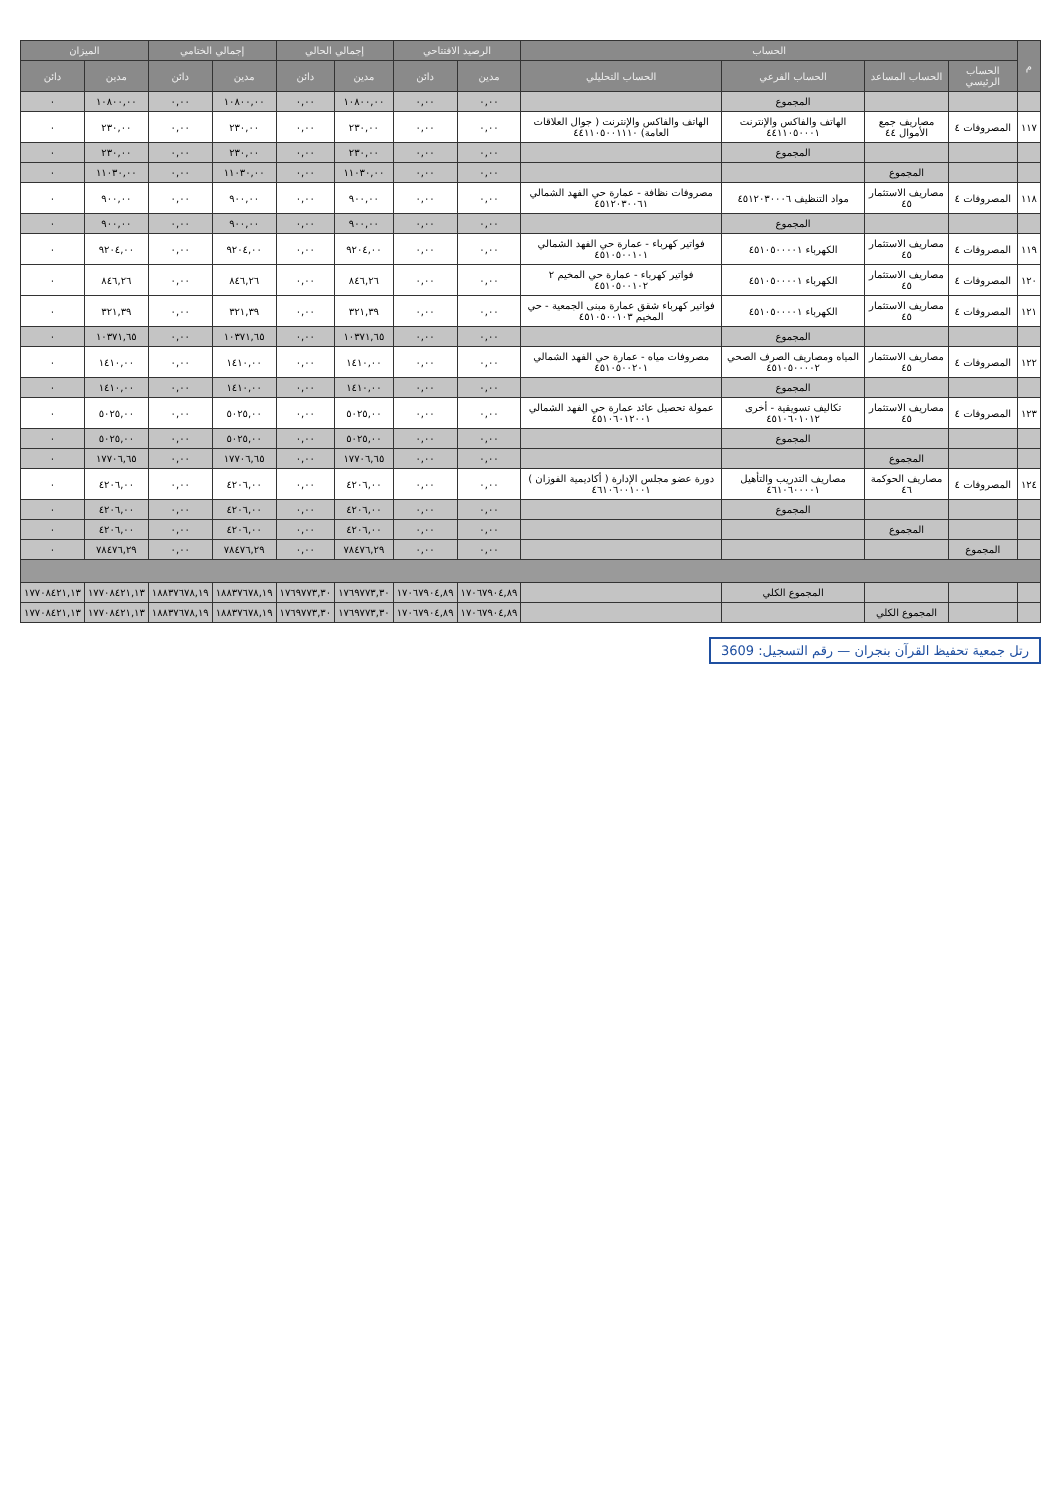| م | الحساب | | | | الرصيد الافتتاحي | | إجمالي الحالي | | إجمالي الختامي | | الميزان | |
| --- | --- | --- | --- | --- | --- | --- | --- | --- | --- | --- | --- | --- |
| | الحساب الرئيسي | الحساب المساعد | الحساب الفرعي | الحساب التحليلي | مدين | دائن | مدين | دائن | مدين | دائن | مدين | دائن |
| | | | المجموع | | ٠,٠٠ | ٠,٠٠ | ١٠٨٠٠,٠٠ | ٠,٠٠ | ١٠٨٠٠,٠٠ | ٠,٠٠ | ١٠٨٠٠,٠٠ | ٠ |
| ١١٧ | المصروفات ٤ | مصاريف جمع الأموال ٤٤ | الهاتف والفاكس والإنترنت ٤٤١١٠٥٠٠٠١ | الهاتف والفاكس والإنترنت ( جوال العلاقات العامة) ٤٤١١٠٥٠٠١١١٠ | ٠,٠٠ | ٠,٠٠ | ٢٣٠,٠٠ | ٠,٠٠ | ٢٣٠,٠٠ | ٠,٠٠ | ٢٣٠,٠٠ | ٠ |
| | | | المجموع | | ٠,٠٠ | ٠,٠٠ | ٢٣٠,٠٠ | ٠,٠٠ | ٢٣٠,٠٠ | ٠,٠٠ | ٢٣٠,٠٠ | ٠ |
| | | المجموع | | | ٠,٠٠ | ٠,٠٠ | ١١٠٣٠,٠٠ | ٠,٠٠ | ١١٠٣٠,٠٠ | ٠,٠٠ | ١١٠٣٠,٠٠ | ٠ |
| ١١٨ | المصروفات ٤ | مصاريف الاستثمار ٤٥ | مواد التنظيف ٤٥١٢٠٣٠٠٠٦ | مصروفات نظافة - عمارة حي الفهد الشمالي ٤٥١٢٠٣٠٠٦١ | ٠,٠٠ | ٠,٠٠ | ٩٠٠,٠٠ | ٠,٠٠ | ٩٠٠,٠٠ | ٠,٠٠ | ٩٠٠,٠٠ | ٠ |
| | | | المجموع | | ٠,٠٠ | ٠,٠٠ | ٩٠٠,٠٠ | ٠,٠٠ | ٩٠٠,٠٠ | ٠,٠٠ | ٩٠٠,٠٠ | ٠ |
| ١١٩ | المصروفات ٤ | مصاريف الاستثمار ٤٥ | الكهرباء ٤٥١٠٥٠٠٠٠١ | فواتير كهرباء - عمارة حي الفهد الشمالي ٤٥١٠٥٠٠١٠١ | ٠,٠٠ | ٠,٠٠ | ٩٢٠٤,٠٠ | ٠,٠٠ | ٩٢٠٤,٠٠ | ٠,٠٠ | ٩٢٠٤,٠٠ | ٠ |
| ١٢٠ | المصروفات ٤ | مصاريف الاستثمار ٤٥ | الكهرباء ٤٥١٠٥٠٠٠٠١ | فواتير كهرباء - عمارة حي المخيم ٢ ٤٥١٠٥٠٠١٠٢ | ٠,٠٠ | ٠,٠٠ | ٨٤٦,٢٦ | ٠,٠٠ | ٨٤٦,٢٦ | ٠,٠٠ | ٨٤٦,٢٦ | ٠ |
| ١٢١ | المصروفات ٤ | مصاريف الاستثمار ٤٥ | الكهرباء ٤٥١٠٥٠٠٠٠١ | فواتير كهرباء شقق عمارة مبنى الجمعية - حي المخيم ٤٥١٠٥٠٠١٠٣ | ٠,٠٠ | ٠,٠٠ | ٣٢١,٣٩ | ٠,٠٠ | ٣٢١,٣٩ | ٠,٠٠ | ٣٢١,٣٩ | ٠ |
| | | | المجموع | | ٠,٠٠ | ٠,٠٠ | ١٠٣٧١,٦٥ | ٠,٠٠ | ١٠٣٧١,٦٥ | ٠,٠٠ | ١٠٣٧١,٦٥ | ٠ |
| ١٢٢ | المصروفات ٤ | مصاريف الاستثمار ٤٥ | المياه ومصاريف الصرف الصحي ٤٥١٠٥٠٠٠٠٢ | مصروفات مياه - عمارة حي الفهد الشمالي ٤٥١٠٥٠٠٢٠١ | ٠,٠٠ | ٠,٠٠ | ١٤١٠,٠٠ | ٠,٠٠ | ١٤١٠,٠٠ | ٠,٠٠ | ١٤١٠,٠٠ | ٠ |
| | | | المجموع | | ٠,٠٠ | ٠,٠٠ | ١٤١٠,٠٠ | ٠,٠٠ | ١٤١٠,٠٠ | ٠,٠٠ | ١٤١٠,٠٠ | ٠ |
| ١٢٣ | المصروفات ٤ | مصاريف الاستثمار ٤٥ | تكاليف تسويقية - أخرى ٤٥١٠٦٠١٠١٢ | عمولة تحصيل عائد عمارة حي الفهد الشمالي ٤٥١٠٦٠١٢٠٠١ | ٠,٠٠ | ٠,٠٠ | ٥٠٢٥,٠٠ | ٠,٠٠ | ٥٠٢٥,٠٠ | ٠,٠٠ | ٥٠٢٥,٠٠ | ٠ |
| | | | المجموع | | ٠,٠٠ | ٠,٠٠ | ٥٠٢٥,٠٠ | ٠,٠٠ | ٥٠٢٥,٠٠ | ٠,٠٠ | ٥٠٢٥,٠٠ | ٠ |
| | | المجموع | | | ٠,٠٠ | ٠,٠٠ | ١٧٧٠٦,٦٥ | ٠,٠٠ | ١٧٧٠٦,٦٥ | ٠,٠٠ | ١٧٧٠٦,٦٥ | ٠ |
| ١٢٤ | المصروفات ٤ | مصاريف الحوكمة ٤٦ | مصاريف التدريب والتأهيل ٤٦١٠٦٠٠٠٠١ | دورة عضو مجلس الإدارة ( أكاديمية الفوزان ) ٤٦١٠٦٠٠١٠٠١ | ٠,٠٠ | ٠,٠٠ | ٤٢٠٦,٠٠ | ٠,٠٠ | ٤٢٠٦,٠٠ | ٠,٠٠ | ٤٢٠٦,٠٠ | ٠ |
| | | | المجموع | | ٠,٠٠ | ٠,٠٠ | ٤٢٠٦,٠٠ | ٠,٠٠ | ٤٢٠٦,٠٠ | ٠,٠٠ | ٤٢٠٦,٠٠ | ٠ |
| | | المجموع | | | ٠,٠٠ | ٠,٠٠ | ٤٢٠٦,٠٠ | ٠,٠٠ | ٤٢٠٦,٠٠ | ٠,٠٠ | ٤٢٠٦,٠٠ | ٠ |
| | المجموع | | | | ٠,٠٠ | ٠,٠٠ | ٧٨٤٧٦,٢٩ | ٠,٠٠ | ٧٨٤٧٦,٢٩ | ٠,٠٠ | ٧٨٤٧٦,٢٩ | ٠ |
| | | | المجموع الكلي | | ١٧٠٦٧٩٠٤,٨٩ | ١٧٠٦٧٩٠٤,٨٩ | ١٧٦٩٧٧٣,٣٠ | ١٧٦٩٧٧٣,٣٠ | ١٨٨٣٧٦٧٨,١٩ | ١٨٨٣٧٦٧٨,١٩ | ١٧٧٠٨٤٢١,١٣ | ١٧٧٠٨٤٢١,١٣ |
| | | المجموع الكلي | | | ١٧٠٦٧٩٠٤,٨٩ | ١٧٠٦٧٩٠٤,٨٩ | ١٧٦٩٧٧٣,٣٠ | ١٧٦٩٧٧٣,٣٠ | ١٨٨٣٧٦٧٨,١٩ | ١٨٨٣٧٦٧٨,١٩ | ١٧٧٠٨٤٢١,١٣ | ١٧٧٠٨٤٢١,١٣ |
رتل جمعية تحفيظ القرآن بنجران — رقم التسجيل: 3609